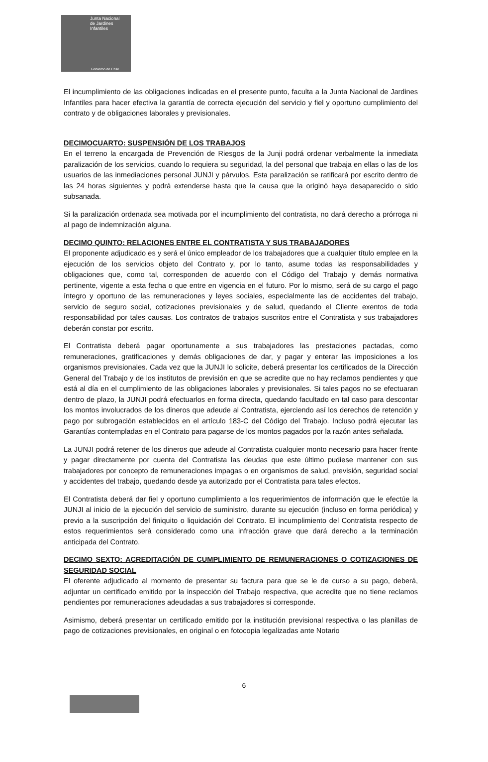Junta Nacional
de Jardines
Infantiles
Gobierno de Chile
El incumplimiento de las obligaciones indicadas en el presente punto, faculta a la Junta Nacional de Jardines Infantiles para hacer efectiva la garantía de correcta ejecución del servicio y fiel y oportuno cumplimiento del contrato y de obligaciones laborales y previsionales.
DECIMOCUARTO: SUSPENSIÓN DE LOS TRABAJOS
En el terreno la encargada de Prevención de Riesgos de la Junji podrá ordenar verbalmente la inmediata paralización de los servicios, cuando lo requiera su seguridad, la del personal que trabaja en ellas o las de los usuarios de las inmediaciones personal JUNJI y párvulos. Esta paralización se ratificará por escrito dentro de las 24 horas siguientes y podrá extenderse hasta que la causa que la originó haya desaparecido o sido subsanada.
Si la paralización ordenada sea motivada por el incumplimiento del contratista, no dará derecho a prórroga ni al pago de indemnización alguna.
DECIMO QUINTO: RELACIONES ENTRE EL CONTRATISTA Y SUS TRABAJADORES
El proponente adjudicado es y será el único empleador de los trabajadores que a cualquier título emplee en la ejecución de los servicios objeto del Contrato y, por lo tanto, asume todas las responsabilidades y obligaciones que, como tal, corresponden de acuerdo con el Código del Trabajo y demás normativa pertinente, vigente a esta fecha o que entre en vigencia en el futuro. Por lo mismo, será de su cargo el pago íntegro y oportuno de las remuneraciones y leyes sociales, especialmente las de accidentes del trabajo, servicio de seguro social, cotizaciones previsionales y de salud, quedando el Cliente exentos de toda responsabilidad por tales causas. Los contratos de trabajos suscritos entre el Contratista y sus trabajadores deberán constar por escrito.
El Contratista deberá pagar oportunamente a sus trabajadores las prestaciones pactadas, como remuneraciones, gratificaciones y demás obligaciones de dar, y pagar y enterar las imposiciones a los organismos previsionales. Cada vez que la JUNJI lo solicite, deberá presentar los certificados de la Dirección General del Trabajo y de los institutos de previsión en que se acredite que no hay reclamos pendientes y que está al día en el cumplimiento de las obligaciones laborales y previsionales. Si tales pagos no se efectuaran dentro de plazo, la JUNJI podrá efectuarlos en forma directa, quedando facultado en tal caso para descontar los montos involucrados de los dineros que adeude al Contratista, ejerciendo así los derechos de retención y pago por subrogación establecidos en el artículo 183-C del Código del Trabajo. Incluso podrá ejecutar las Garantías contempladas en el Contrato para pagarse de los montos pagados por la razón antes señalada.
La JUNJI podrá retener de los dineros que adeude al Contratista cualquier monto necesario para hacer frente y pagar directamente por cuenta del Contratista las deudas que este último pudiese mantener con sus trabajadores por concepto de remuneraciones impagas o en organismos de salud, previsión, seguridad social y accidentes del trabajo, quedando desde ya autorizado por el Contratista para tales efectos.
El Contratista deberá dar fiel y oportuno cumplimiento a los requerimientos de información que le efectúe la JUNJI al inicio de la ejecución del servicio de suministro, durante su ejecución (incluso en forma periódica) y previo a la suscripción del finiquito o liquidación del Contrato. El incumplimiento del Contratista respecto de estos requerimientos será considerado como una infracción grave que dará derecho a la terminación anticipada del Contrato.
DECIMO SEXTO: ACREDITACIÓN DE CUMPLIMIENTO DE REMUNERACIONES O COTIZACIONES DE SEGURIDAD SOCIAL
El oferente adjudicado al momento de presentar su factura para que se le de curso a su pago, deberá, adjuntar un certificado emitido por la inspección del Trabajo respectiva, que acredite que no tiene reclamos pendientes por remuneraciones adeudadas a sus trabajadores si corresponde.
Asimismo, deberá presentar un certificado emitido por la institución previsional respectiva o las planillas de pago de cotizaciones previsionales, en original o en fotocopia legalizadas ante Notario
6